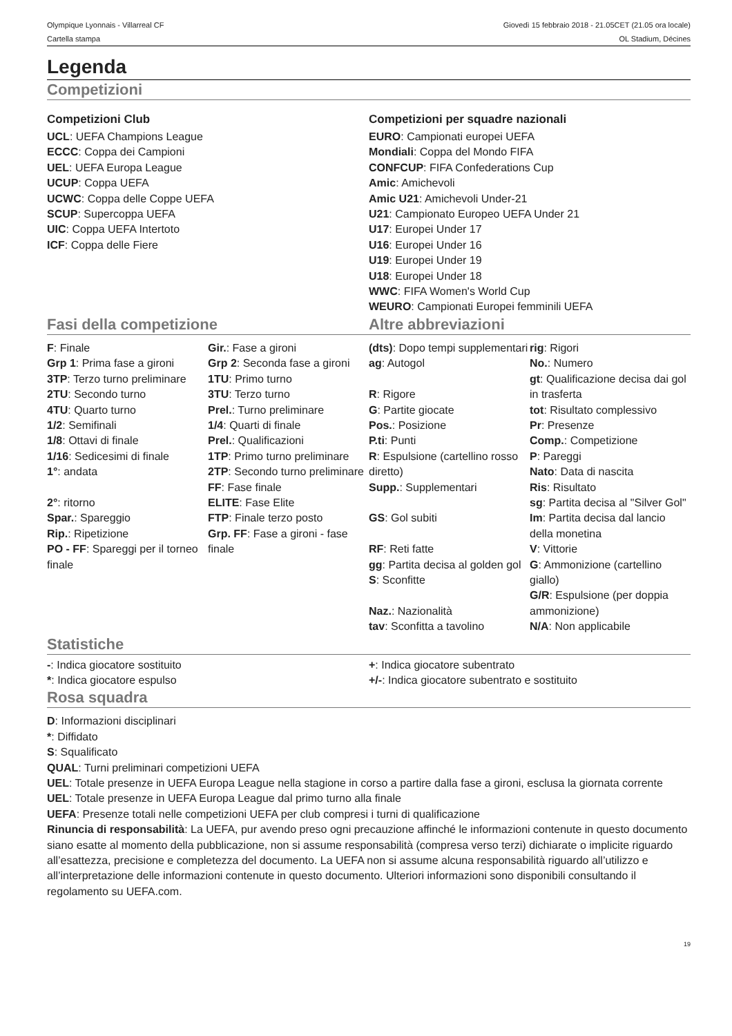Olympique Lyonnais - Villarreal CF
Cartella stampa
Giovedì 15 febbraio 2018 - 21.05CET (21.05 ora locale)
OL Stadium, Décines
Legenda
Competizioni
Competizioni Club
UCL: UEFA Champions League
ECCC: Coppa dei Campioni
UEL: UEFA Europa League
UCUP: Coppa UEFA
UCWC: Coppa delle Coppe UEFA
SCUP: Supercoppa UEFA
UIC: Coppa UEFA Intertoto
ICF: Coppa delle Fiere
Competizioni per squadre nazionali
EURO: Campionati europei UEFA
Mondiali: Coppa del Mondo FIFA
CONFCUP: FIFA Confederations Cup
Amic: Amichevoli
Amic U21: Amichevoli Under-21
U21: Campionato Europeo UEFA Under 21
U17: Europei Under 17
U16: Europei Under 16
U19: Europei Under 19
U18: Europei Under 18
WWC: FIFA Women's World Cup
WEURO: Campionati Europei femminili UEFA
Fasi della competizione Altre abbreviazioni
F: Finale
Grp 1: Prima fase a gironi
3TP: Terzo turno preliminare
2TU: Secondo turno
4TU: Quarto turno
1/2: Semifinali
1/8: Ottavi di finale
1/16: Sedicesimi di finale
1°: andata
2°: ritorno
Spar.: Spareggio
Rip.: Ripetizione
PO - FF: Spareggi per il torneo finale
Gir.: Fase a gironi
Grp 2: Seconda fase a gironi
1TU: Primo turno
3TU: Terzo turno
Prel.: Turno preliminare
1/4: Quarti di finale
Prel.: Qualificazioni
1TP: Primo turno preliminare
2TP: Secondo turno preliminare
FF: Fase finale
ELITE: Fase Elite
FTP: Finale terzo posto
Grp. FF: Fase a gironi - fase finale
(dts): Dopo tempi supplementari
ag: Autogol
R: Rigore
G: Partite giocate
Pos.: Posizione
P.ti: Punti
R: Espulsione (cartellino rosso diretto)
Supp.: Supplementari
GS: Gol subiti
RF: Reti fatte
gg: Partita decisa al golden gol
S: Sconfitte
Naz.: Nazionalità
tav: Sconfitta a tavolino
rig: Rigori
No.: Numero
gt: Qualificazione decisa dai gol in trasferta
tot: Risultato complessivo
Pr: Presenze
Comp.: Competizione
P: Pareggi
Nato: Data di nascita
Ris: Risultato
sg: Partita decisa al "Silver Gol"
Im: Partita decisa dal lancio della monetina
V: Vittorie
G: Ammonizione (cartellino giallo)
G/R: Espulsione (per doppia ammonizione)
N/A: Non applicabile
Statistiche
-: Indica giocatore sostituito
*: Indica giocatore espulso
+: Indica giocatore subentrato
+/-: Indica giocatore subentrato e sostituito
Rosa squadra
D: Informazioni disciplinari
*: Diffidato
S: Squalificato
QUAL: Turni preliminari competizioni UEFA
UEL: Totale presenze in UEFA Europa League nella stagione in corso a partire dalla fase a gironi, esclusa la giornata corrente
UEL: Totale presenze in UEFA Europa League dal primo turno alla finale
UEFA: Presenze totali nelle competizioni UEFA per club compresi i turni di qualificazione
Rinuncia di responsabilità: La UEFA, pur avendo preso ogni precauzione affinché le informazioni contenute in questo documento siano esatte al momento della pubblicazione, non si assume responsabilità (compresa verso terzi) dichiarate o implicite riguardo all’esattezza, precisione e completezza del documento. La UEFA non si assume alcuna responsabilità riguardo all’utilizzo e all’interpretazione delle informazioni contenute in questo documento. Ulteriori informazioni sono disponibili consultando il regolamento su UEFA.com.
19